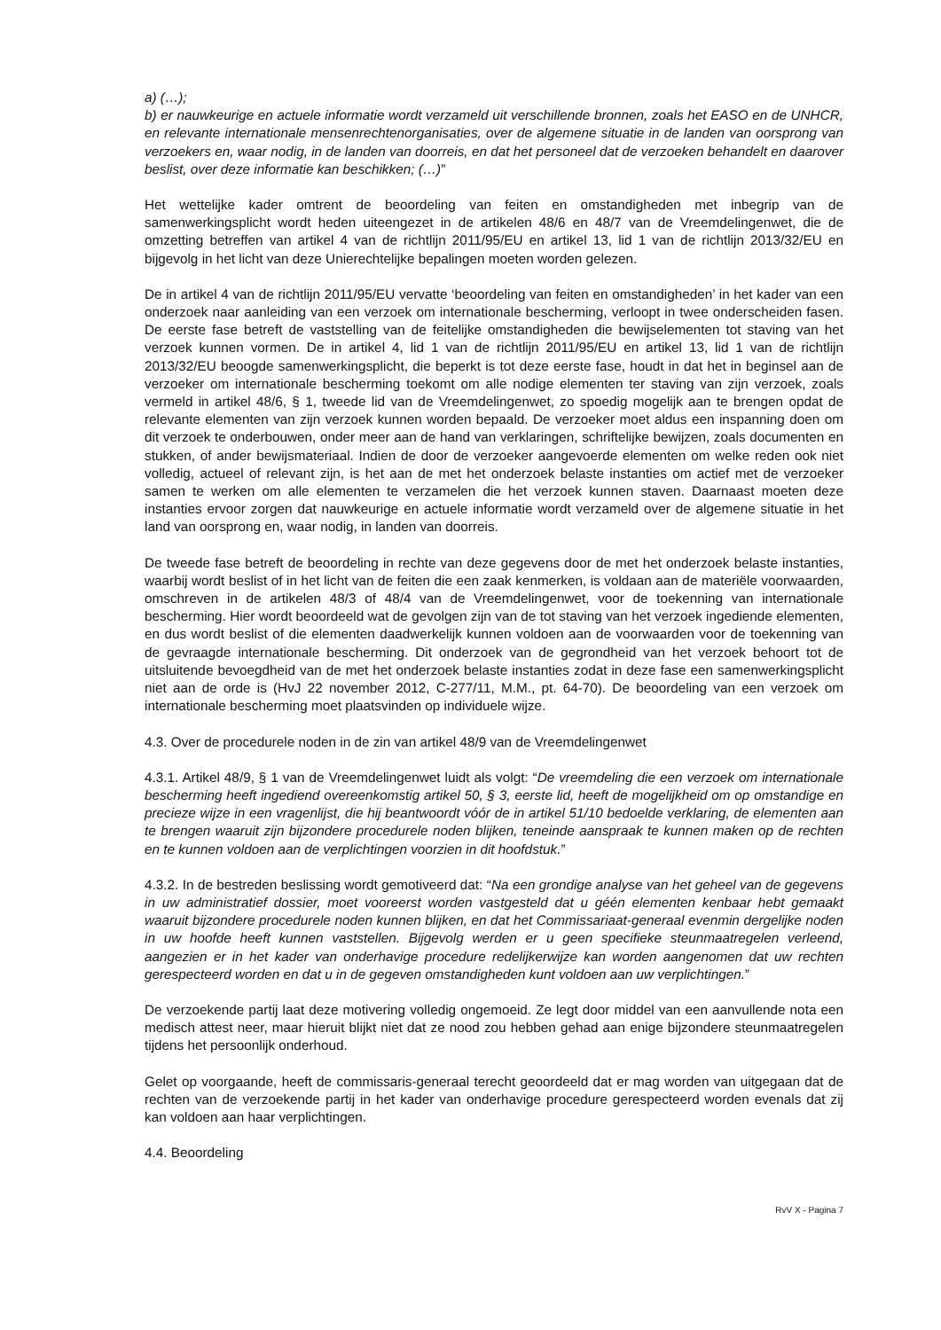a) (…);
b) er nauwkeurige en actuele informatie wordt verzameld uit verschillende bronnen, zoals het EASO en de UNHCR, en relevante internationale mensenrechtenorganisaties, over de algemene situatie in de landen van oorsprong van verzoekers en, waar nodig, in de landen van doorreis, en dat het personeel dat de verzoeken behandelt en daarover beslist, over deze informatie kan beschikken; (…)”
Het wettelijke kader omtrent de beoordeling van feiten en omstandigheden met inbegrip van de samenwerkingsplicht wordt heden uiteengezet in de artikelen 48/6 en 48/7 van de Vreemdelingenwet, die de omzetting betreffen van artikel 4 van de richtlijn 2011/95/EU en artikel 13, lid 1 van de richtlijn 2013/32/EU en bijgevolg in het licht van deze Unierechtelijke bepalingen moeten worden gelezen.
De in artikel 4 van de richtlijn 2011/95/EU vervatte ‘beoordeling van feiten en omstandigheden’ in het kader van een onderzoek naar aanleiding van een verzoek om internationale bescherming, verloopt in twee onderscheiden fasen. De eerste fase betreft de vaststelling van de feitelijke omstandigheden die bewijselementen tot staving van het verzoek kunnen vormen. De in artikel 4, lid 1 van de richtlijn 2011/95/EU en artikel 13, lid 1 van de richtlijn 2013/32/EU beoogde samenwerkingsplicht, die beperkt is tot deze eerste fase, houdt in dat het in beginsel aan de verzoeker om internationale bescherming toekomt om alle nodige elementen ter staving van zijn verzoek, zoals vermeld in artikel 48/6, § 1, tweede lid van de Vreemdelingenwet, zo spoedig mogelijk aan te brengen opdat de relevante elementen van zijn verzoek kunnen worden bepaald. De verzoeker moet aldus een inspanning doen om dit verzoek te onderbouwen, onder meer aan de hand van verklaringen, schriftelijke bewijzen, zoals documenten en stukken, of ander bewijsmateriaal. Indien de door de verzoeker aangevoerde elementen om welke reden ook niet volledig, actueel of relevant zijn, is het aan de met het onderzoek belaste instanties om actief met de verzoeker samen te werken om alle elementen te verzamelen die het verzoek kunnen staven. Daarnaast moeten deze instanties ervoor zorgen dat nauwkeurige en actuele informatie wordt verzameld over de algemene situatie in het land van oorsprong en, waar nodig, in landen van doorreis.
De tweede fase betreft de beoordeling in rechte van deze gegevens door de met het onderzoek belaste instanties, waarbij wordt beslist of in het licht van de feiten die een zaak kenmerken, is voldaan aan de materiële voorwaarden, omschreven in de artikelen 48/3 of 48/4 van de Vreemdelingenwet, voor de toekenning van internationale bescherming. Hier wordt beoordeeld wat de gevolgen zijn van de tot staving van het verzoek ingediende elementen, en dus wordt beslist of die elementen daadwerkelijk kunnen voldoen aan de voorwaarden voor de toekenning van de gevraagde internationale bescherming. Dit onderzoek van de gegrondheid van het verzoek behoort tot de uitsluitende bevoegdheid van de met het onderzoek belaste instanties zodat in deze fase een samenwerkingsplicht niet aan de orde is (HvJ 22 november 2012, C-277/11, M.M., pt. 64-70). De beoordeling van een verzoek om internationale bescherming moet plaatsvinden op individuele wijze.
4.3. Over de procedurele noden in de zin van artikel 48/9 van de Vreemdelingenwet
4.3.1. Artikel 48/9, § 1 van de Vreemdelingenwet luidt als volgt: “De vreemdeling die een verzoek om internationale bescherming heeft ingediend overeenkomstig artikel 50, § 3, eerste lid, heeft de mogelijkheid om op omstandige en precieze wijze in een vragenlijst, die hij beantwoordt vóór de in artikel 51/10 bedoelde verklaring, de elementen aan te brengen waaruit zijn bijzondere procedurele noden blijken, teneinde aanspraak te kunnen maken op de rechten en te kunnen voldoen aan de verplichtingen voorzien in dit hoofdstuk.”
4.3.2. In de bestreden beslissing wordt gemotiveerd dat: “Na een grondige analyse van het geheel van de gegevens in uw administratief dossier, moet vooreerst worden vastgesteld dat u géén elementen kenbaar hebt gemaakt waaruit bijzondere procedurele noden kunnen blijken, en dat het Commissariaat-generaal evenmin dergelijke noden in uw hoofde heeft kunnen vaststellen. Bijgevolg werden er u geen specifieke steunmaatregelen verleend, aangezien er in het kader van onderhavige procedure redelijkerwijze kan worden aangenomen dat uw rechten gerespecteerd worden en dat u in de gegeven omstandigheden kunt voldoen aan uw verplichtingen.”
De verzoekende partij laat deze motivering volledig ongemoeid. Ze legt door middel van een aanvullende nota een medisch attest neer, maar hieruit blijkt niet dat ze nood zou hebben gehad aan enige bijzondere steunmaatregelen tijdens het persoonlijk onderhoud.
Gelet op voorgaande, heeft de commissaris-generaal terecht geoordeeld dat er mag worden van uitgegaan dat de rechten van de verzoekende partij in het kader van onderhavige procedure gerespecteerd worden evenals dat zij kan voldoen aan haar verplichtingen.
4.4. Beoordeling
RvV X - Pagina 7